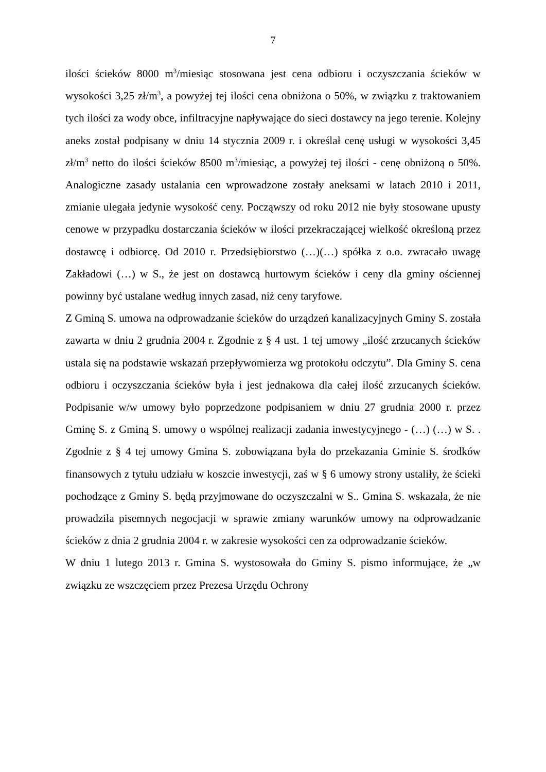7
ilości ścieków 8000 m<sup>3</sup>/miesiąc stosowana jest cena odbioru i oczyszczania ścieków w wysokości 3,25 zł/m<sup>3</sup>, a powyżej tej ilości cena obniżona o 50%, w związku z traktowaniem tych ilości za wody obce, infiltracyjne napływające do sieci dostawcy na jego terenie. Kolejny aneks został podpisany w dniu 14 stycznia 2009 r. i określał cenę usługi w wysokości 3,45 zł/m<sup>3</sup> netto do ilości ścieków 8500 m<sup>3</sup>/miesiąc, a powyżej tej ilości - cenę obniżoną o 50%. Analogiczne zasady ustalania cen wprowadzone zostały aneksami w latach 2010 i 2011, zmianie ulegała jedynie wysokość ceny. Począwszy od roku 2012 nie były stosowane upusty cenowe w przypadku dostarczania ścieków w ilości przekraczającej wielkość określoną przez dostawcę i odbiorcę. Od 2010 r. Przedsiębiorstwo (…)(…) spółka z o.o. zwracało uwagę Zakładowi (…) w S., że jest on dostawcą hurtowym ścieków i ceny dla gminy ościennej powinny być ustalane według innych zasad, niż ceny taryfowe.
Z Gminą S. umowa na odprowadzanie ścieków do urządzeń kanalizacyjnych Gminy S. została zawarta w dniu 2 grudnia 2004 r. Zgodnie z § 4 ust. 1 tej umowy „ilość zrzucanych ścieków ustala się na podstawie wskazań przepływomierza wg protokołu odczytu”. Dla Gminy S. cena odbioru i oczyszczania ścieków była i jest jednakowa dla całej ilość zrzucanych ścieków. Podpisanie w/w umowy było poprzedzone podpisaniem w dniu 27 grudnia 2000 r. przez Gminę S. z Gminą S. umowy o wspólnej realizacji zadania inwestycyjnego - (…) (…) w S. . Zgodnie z § 4 tej umowy Gmina S. zobowiązana była do przekazania Gminie S. środków finansowych z tytułu udziału w koszcie inwestycji, zaś w § 6 umowy strony ustaliły, że ścieki pochodzące z Gminy S. będą przyjmowane do oczyszczalni w S.. Gmina S. wskazała, że nie prowadziła pisemnych negocjacji w sprawie zmiany warunków umowy na odprowadzanie ścieków z dnia 2 grudnia 2004 r. w zakresie wysokości cen za odprowadzanie ścieków.
W dniu 1 lutego 2013 r. Gmina S. wystosowała do Gminy S. pismo informujące, że „w związku ze wszczęciem przez Prezesa Urzędu Ochrony